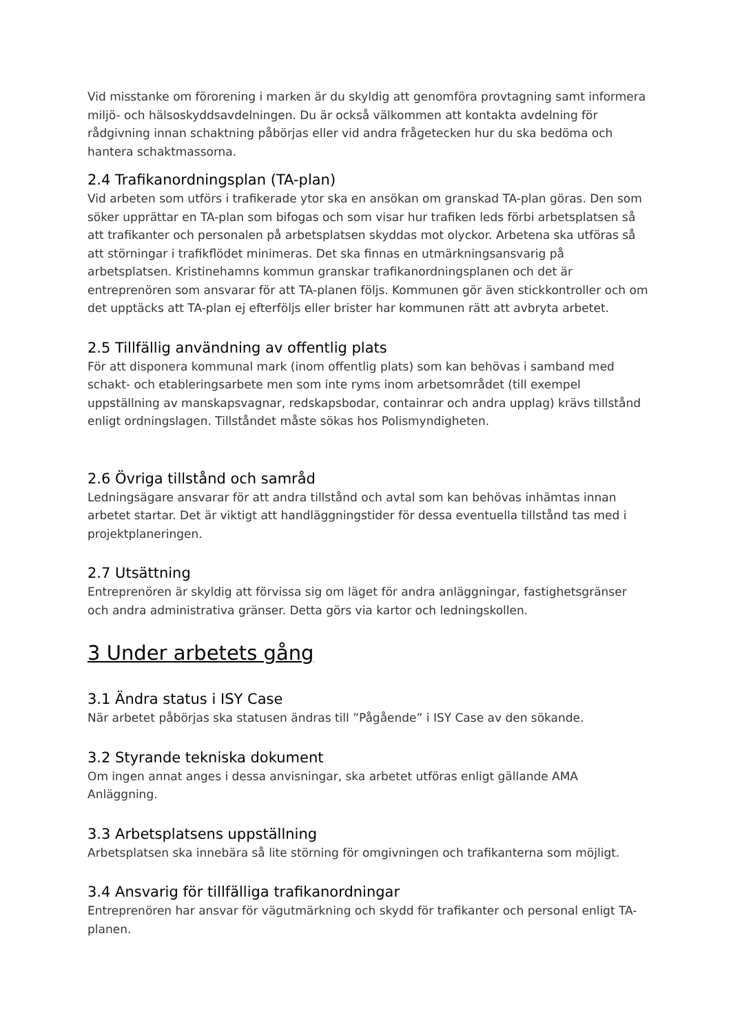Vid misstanke om förorening i marken är du skyldig att genomföra provtagning samt informera miljö- och hälsoskyddsavdelningen. Du är också välkommen att kontakta avdelning för rådgivning innan schaktning påbörjas eller vid andra frågetecken hur du ska bedöma och hantera schaktmassorna.
2.4 Trafikanordningsplan (TA-plan)
Vid arbeten som utförs i trafikerade ytor ska en ansökan om granskad TA-plan göras. Den som söker upprättar en TA-plan som bifogas och som visar hur trafiken leds förbi arbetsplatsen så att trafikanter och personalen på arbetsplatsen skyddas mot olyckor. Arbetena ska utföras så att störningar i trafikflödet minimeras. Det ska finnas en utmärkningsansvarig på arbetsplatsen. Kristinehamns kommun granskar trafikanordningsplanen och det är entreprenören som ansvarar för att TA-planen följs. Kommunen gör även stickkontroller och om det upptäcks att TA-plan ej efterföljs eller brister har kommunen rätt att avbryta arbetet.
2.5 Tillfällig användning av offentlig plats
För att disponera kommunal mark (inom offentlig plats) som kan behövas i samband med schakt- och etableringsarbete men som inte ryms inom arbetsområdet (till exempel uppställning av manskapsvagnar, redskapsbodar, containrar och andra upplag) krävs tillstånd enligt ordningslagen. Tillståndet måste sökas hos Polismyndigheten.
2.6 Övriga tillstånd och samråd
Ledningsägare ansvarar för att andra tillstånd och avtal som kan behövas inhämtas innan arbetet startar. Det är viktigt att handläggningstider för dessa eventuella tillstånd tas med i projektplaneringen.
2.7 Utsättning
Entreprenören är skyldig att förvissa sig om läget för andra anläggningar, fastighetsgränser och andra administrativa gränser. Detta görs via kartor och ledningskollen.
3 Under arbetets gång
3.1 Ändra status i ISY Case
När arbetet påbörjas ska statusen ändras till ”Pågående” i ISY Case av den sökande.
3.2 Styrande tekniska dokument
Om ingen annat anges i dessa anvisningar, ska arbetet utföras enligt gällande AMA Anläggning.
3.3 Arbetsplatsens uppställning
Arbetsplatsen ska innebära så lite störning för omgivningen och trafikanterna som möjligt.
3.4 Ansvarig för tillfälliga trafikanordningar
Entreprenören har ansvar för vägutmärkning och skydd för trafikanter och personal enligt TA-planen.